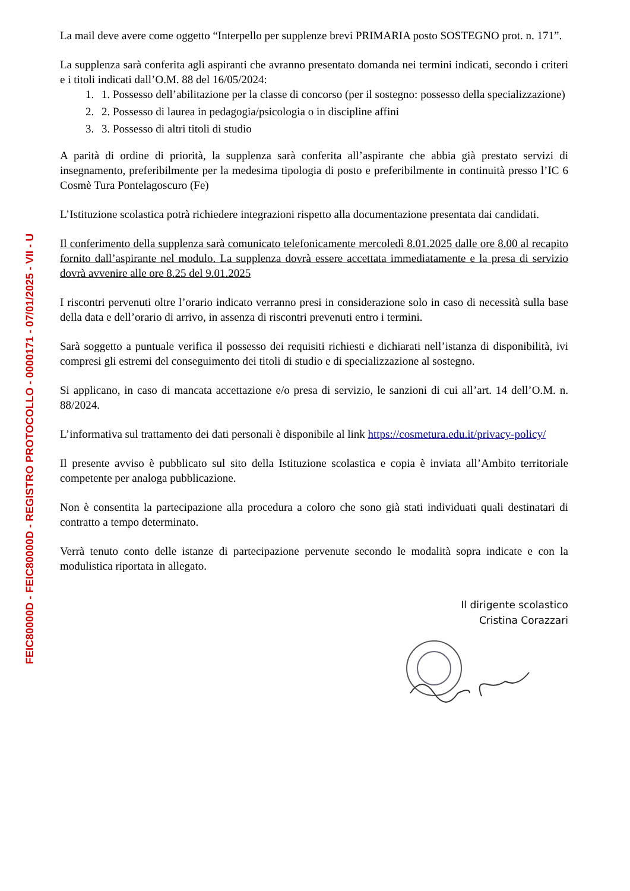FEIC80000D - FEIC80000D - REGISTRO PROTOCOLLO - 0000171 - 07/01/2025 - VII - U
La mail deve avere come oggetto “Interpello per supplenze brevi PRIMARIA posto SOSTEGNO prot. n. 171”.
La supplenza sarà conferita agli aspiranti che avranno presentato domanda nei termini indicati, secondo i criteri e i titoli indicati dall’O.M. 88 del 16/05/2024:
1. 1. Possesso dell’abilitazione per la classe di concorso (per il sostegno: possesso della specializzazione)
2. 2. Possesso di laurea in pedagogia/psicologia o in discipline affini
3. 3. Possesso di altri titoli di studio
A parità di ordine di priorità, la supplenza sarà conferita all’aspirante che abbia già prestato servizi di insegnamento, preferibilmente per la medesima tipologia di posto e preferibilmente in continuità presso l’IC 6 Cosmè Tura Pontelagoscuro (Fe)
L’Istituzione scolastica potrà richiedere integrazioni rispetto alla documentazione presentata dai candidati.
Il conferimento della supplenza sarà comunicato telefonicamente mercoledì 8.01.2025 dalle ore 8.00 al recapito fornito dall’aspirante nel modulo. La supplenza dovrà essere accettata immediatamente e la presa di servizio dovrà avvenire alle ore 8.25 del 9.01.2025
I riscontri pervenuti oltre l’orario indicato verranno presi in considerazione solo in caso di necessità sulla base della data e dell’orario di arrivo, in assenza di riscontri prevenuti entro i termini.
Sarà soggetto a puntuale verifica il possesso dei requisiti richiesti e dichiarati nell’istanza di disponibilità, ivi compresi gli estremi del conseguimento dei titoli di studio e di specializzazione al sostegno.
Si applicano, in caso di mancata accettazione e/o presa di servizio, le sanzioni di cui all’art. 14 dell’O.M. n. 88/2024.
L’informativa sul trattamento dei dati personali è disponibile al link https://cosmetura.edu.it/privacy-policy/
Il presente avviso è pubblicato sul sito della Istituzione scolastica e copia è inviata all’Ambito territoriale competente per analoga pubblicazione.
Non è consentita la partecipazione alla procedura a coloro che sono già stati individuati quali destinatari di contratto a tempo determinato.
Verrà tenuto conto delle istanze di partecipazione pervenute secondo le modalità sopra indicate e con la modulistica riportata in allegato.
Il dirigente scolastico
Cristina Corazzari